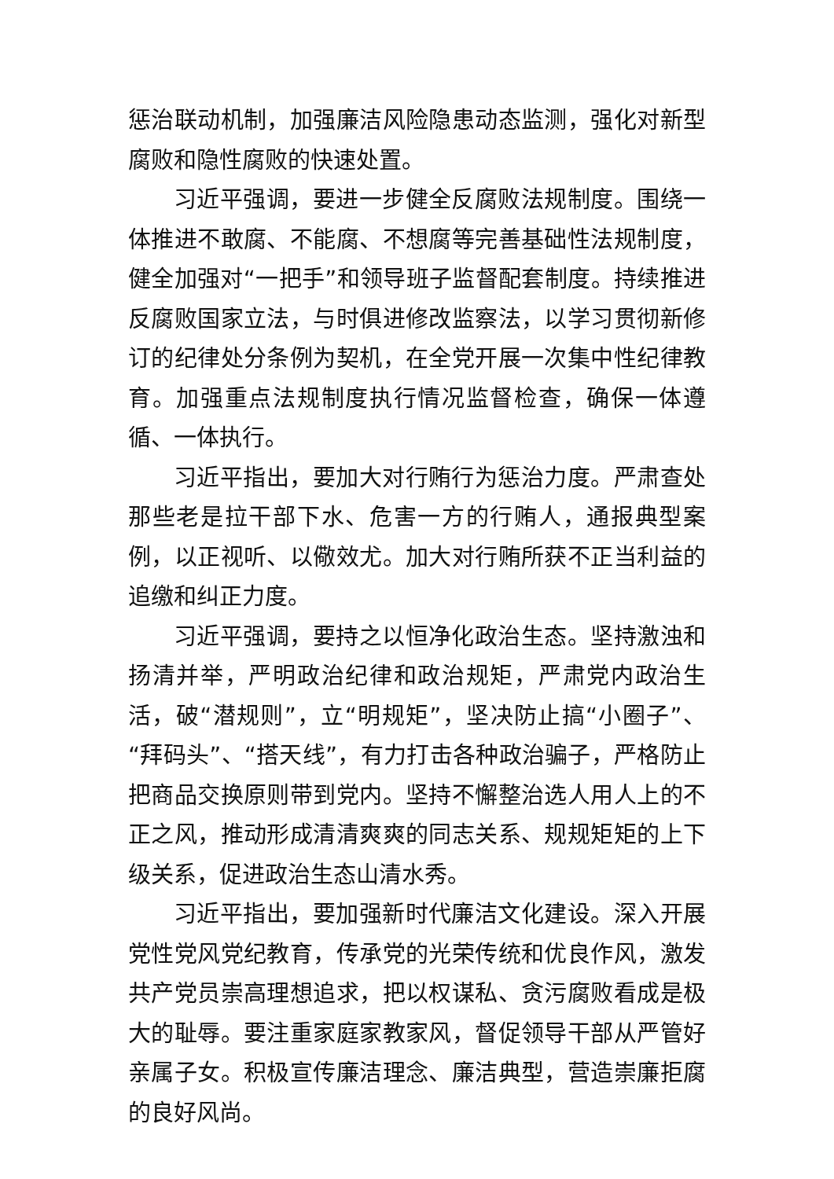惩治联动机制，加强廉洁风险隐患动态监测，强化对新型腐败和隐性腐败的快速处置。
习近平强调，要进一步健全反腐败法规制度。围绕一体推进不敢腐、不能腐、不想腐等完善基础性法规制度，健全加强对“一把手”和领导班子监督配套制度。持续推进反腐败国家立法，与时俱进修改监察法，以学习贯彻新修订的纪律处分条例为契机，在全党开展一次集中性纪律教育。加强重点法规制度执行情况监督检查，确保一体遵循、一体执行。
习近平指出，要加大对行贿行为惩治力度。严肃查处那些老是拉干部下水、危害一方的行贿人，通报典型案例，以正视听、以儆效尤。加大对行贿所获不正当利益的追缴和纠正力度。
习近平强调，要持之以恒净化政治生态。坚持激浊和扬清并举，严明政治纪律和政治规矩，严肃党内政治生活，破“潜规则”，立“明规矩”，坚决防止搞“小圈子”、“拜码头”、“搭天线”，有力打击各种政治骗子，严格防止把商品交换原则带到党内。坚持不懈整治选人用人上的不正之风，推动形成清清爽爽的同志关系、规规矩矩的上下级关系，促进政治生态山清水秀。
习近平指出，要加强新时代廉洁文化建设。深入开展党性党风党纪教育，传承党的光荣传统和优良作风，激发共产党员崇高理想追求，把以权谋私、贪污腐败看成是极大的耻辱。要注重家庭家教家风，督促领导干部从严管好亲属子女。积极宣传廉洁理念、廉洁典型，营造崇廉拒腐的良好风尚。